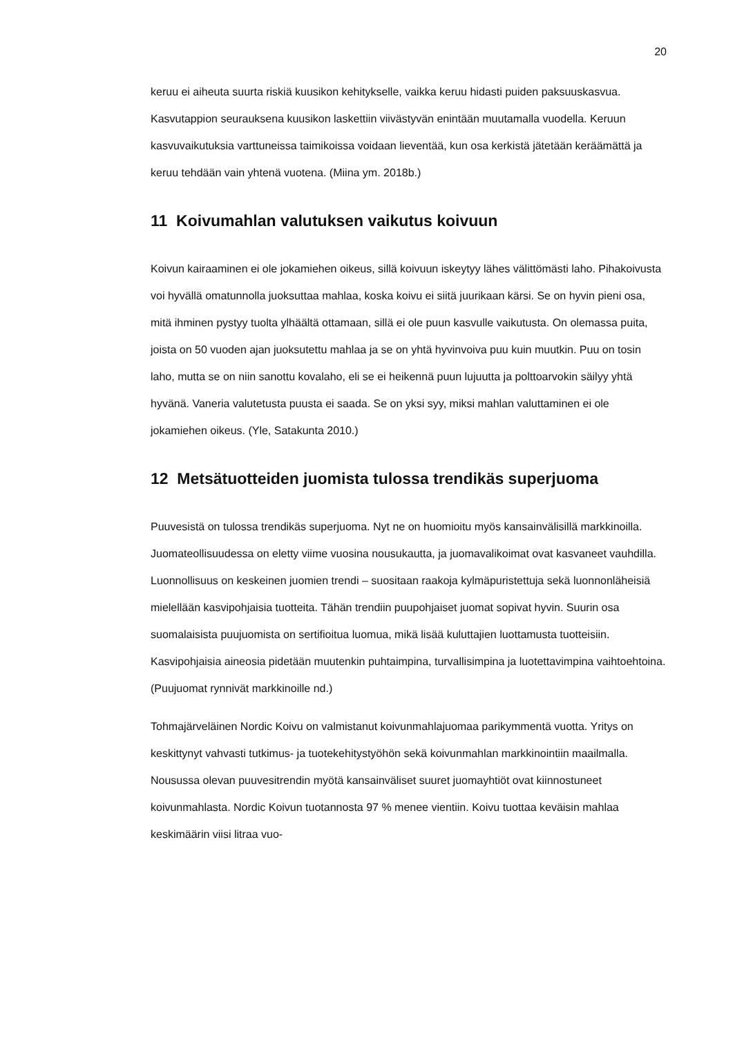20
keruu ei aiheuta suurta riskiä kuusikon kehitykselle, vaikka keruu hidasti puiden paksuuskasvua. Kasvutappion seurauksena kuusikon laskettiin viivästyvän enintään muutamalla vuodella. Keruun kasvuvaikutuksia varttuneissa taimikoissa voidaan lieventää, kun osa kerkistä jätetään keräämättä ja keruu tehdään vain yhtenä vuotena. (Miina ym. 2018b.)
11 Koivumahlan valutuksen vaikutus koivuun
Koivun kairaaminen ei ole jokamiehen oikeus, sillä koivuun iskeytyy lähes välittömästi laho. Pihakoivusta voi hyvällä omatunnolla juoksuttaa mahlaa, koska koivu ei siitä juurikaan kärsi. Se on hyvin pieni osa, mitä ihminen pystyy tuolta ylhäältä ottamaan, sillä ei ole puun kasvulle vaikutusta. On olemassa puita, joista on 50 vuoden ajan juoksutettu mahlaa ja se on yhtä hyvinvoiva puu kuin muutkin. Puu on tosin laho, mutta se on niin sanottu kovalaho, eli se ei heikennä puun lujuutta ja polttoarvokin säilyy yhtä hyvänä. Vaneria valutetusta puusta ei saada. Se on yksi syy, miksi mahlan valuttaminen ei ole jokamiehen oikeus. (Yle, Satakunta 2010.)
12 Metsätuotteiden juomista tulossa trendikäs superjuoma
Puuvesistä on tulossa trendikäs superjuoma. Nyt ne on huomioitu myös kansainvälisillä markkinoilla. Juomateollisuudessa on eletty viime vuosina nousukautta, ja juomavalikoimat ovat kasvaneet vauhdilla. Luonnollisuus on keskeinen juomien trendi – suositaan raakoja kylmäpuristettuja sekä luonnonläheisiä mielellään kasvipohjaisia tuotteita. Tähän trendiin puupohjaiset juomat sopivat hyvin. Suurin osa suomalaisista puujuomista on sertifioitua luomua, mikä lisää kuluttajien luottamusta tuotteisiin. Kasvipohjaisia aineosia pidetään muutenkin puhtaimpina, turvallisimpina ja luotettavimpina vaihtoehtoina. (Puujuomat rynnivät markkinoille nd.)
Tohmajärveläinen Nordic Koivu on valmistanut koivunmahlajuomaa parikymmentä vuotta. Yritys on keskittynyt vahvasti tutkimus- ja tuotekehitystyöhön sekä koivunmahlan markkinointiin maailmalla. Nousussa olevan puuvesitrendin myötä kansainväliset suuret juomayhtiöt ovat kiinnostuneet koivunmahlasta. Nordic Koivun tuotannosta 97 % menee vientiin. Koivu tuottaa keväisin mahlaa keskimäärin viisi litraa vuo-